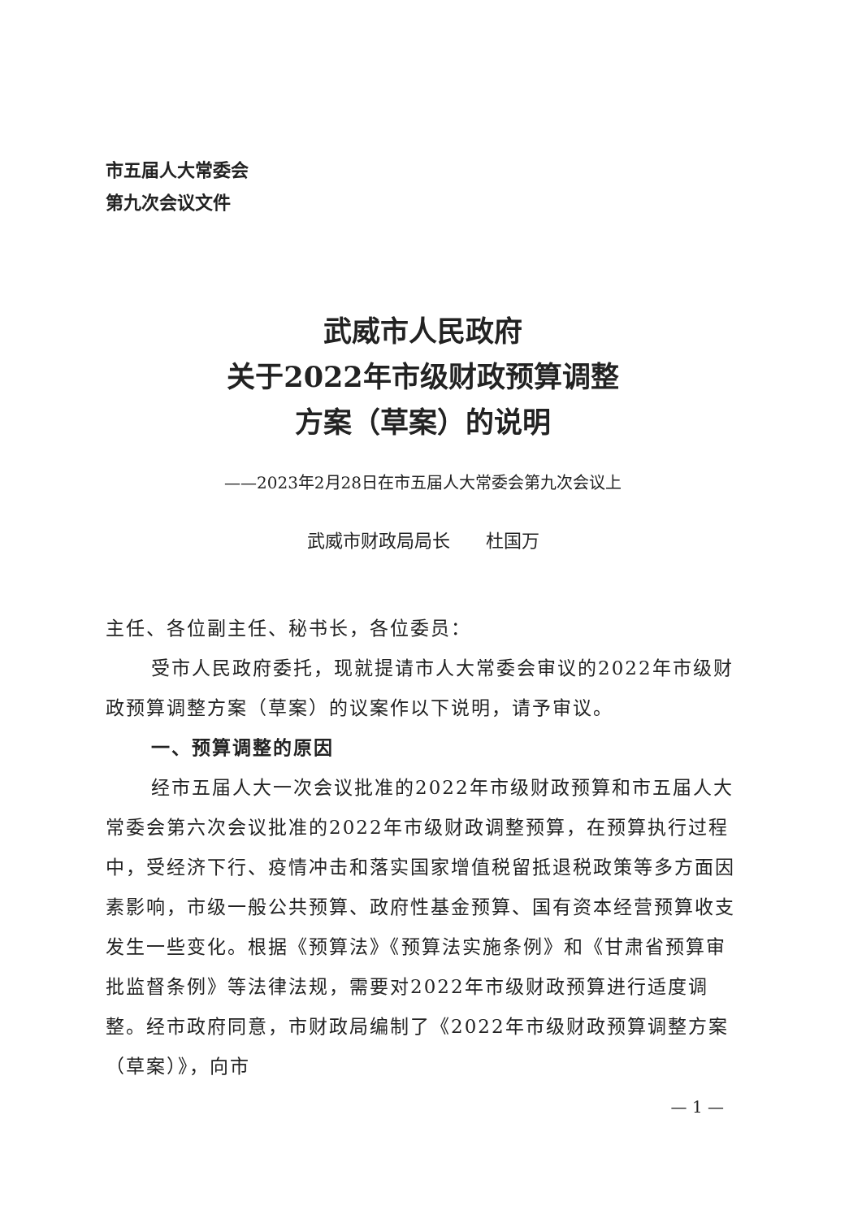市五届人大常委会
第九次会议文件
武威市人民政府
关于2022年市级财政预算调整
方案（草案）的说明
——2023年2月28日在市五届人大常委会第九次会议上
武威市财政局局长　　杜国万
主任、各位副主任、秘书长，各位委员：
受市人民政府委托，现就提请市人大常委会审议的2022年市级财政预算调整方案（草案）的议案作以下说明，请予审议。
一、预算调整的原因
经市五届人大一次会议批准的2022年市级财政预算和市五届人大常委会第六次会议批准的2022年市级财政调整预算，在预算执行过程中，受经济下行、疫情冲击和落实国家增值税留抵退税政策等多方面因素影响，市级一般公共预算、政府性基金预算、国有资本经营预算收支发生一些变化。根据《预算法》《预算法实施条例》和《甘肃省预算审批监督条例》等法律法规，需要对2022年市级财政预算进行适度调整。经市政府同意，市财政局编制了《2022年市级财政预算调整方案（草案）》，向市
— 1 —